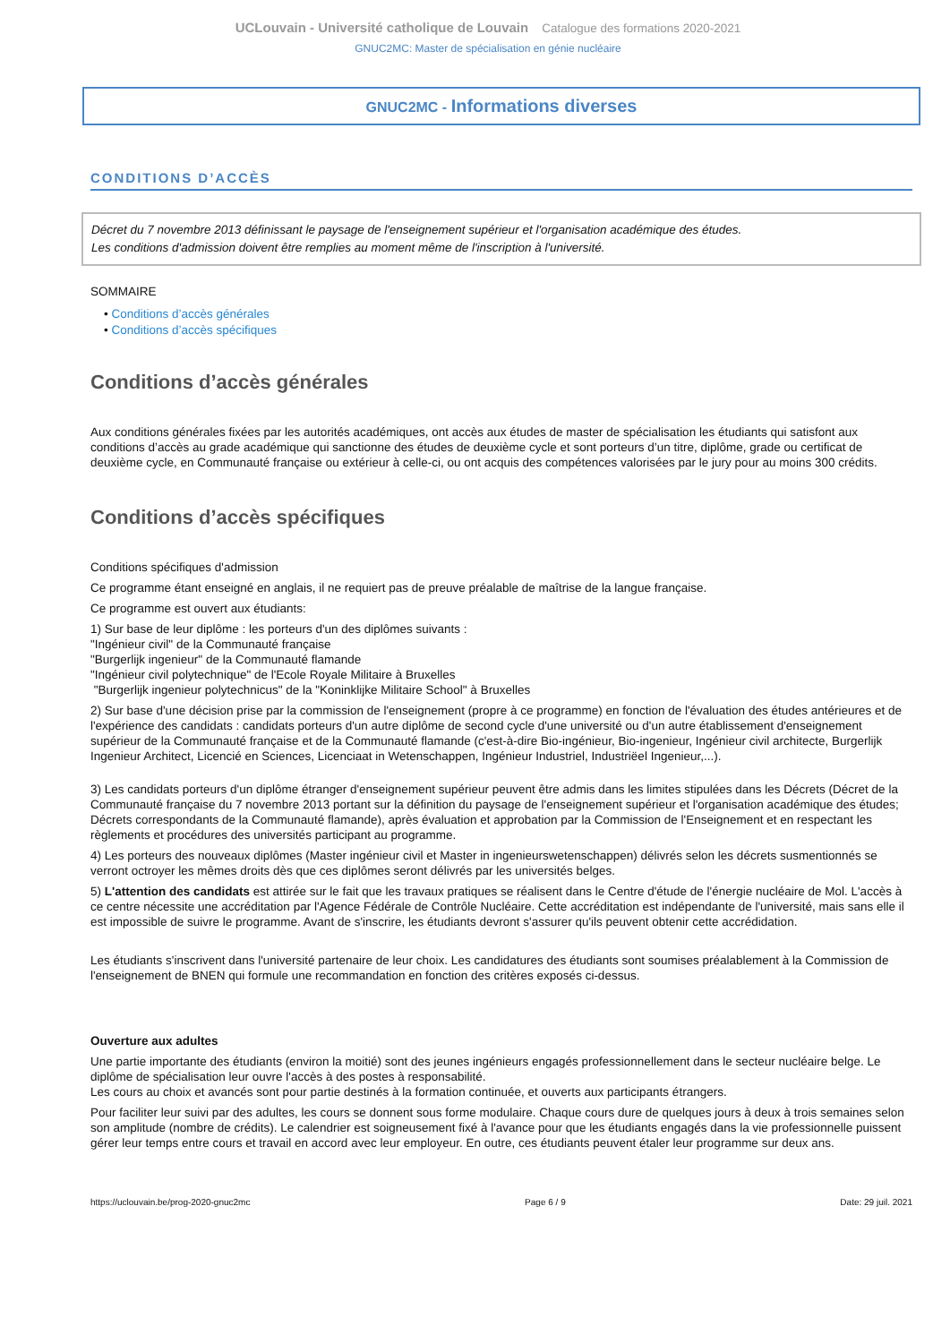UCLouvain - Université catholique de Louvain Catalogue des formations 2020-2021
GNUC2MC: Master de spécialisation en génie nucléaire
GNUC2MC - Informations diverses
CONDITIONS D’ACCÈS
Décret du 7 novembre 2013 définissant le paysage de l'enseignement supérieur et l'organisation académique des études.
Les conditions d'admission doivent être remplies au moment même de l'inscription à l'université.
SOMMAIRE
• Conditions d’accès générales
• Conditions d’accès spécifiques
Conditions d’accès générales
Aux conditions générales fixées par les autorités académiques, ont accès aux études de master de spécialisation les étudiants qui satisfont aux conditions d’accès au grade académique qui sanctionne des études de deuxième cycle et sont porteurs d’un titre, diplôme, grade ou certificat de deuxième cycle, en Communauté française ou extérieur à celle-ci, ou ont acquis des compétences valorisées par le jury pour au moins 300 crédits.
Conditions d’accès spécifiques
Conditions spécifiques d'admission
Ce programme étant enseigné en anglais, il ne requiert pas de preuve préalable de maîtrise de la langue française.
Ce programme est ouvert aux étudiants:
1) Sur base de leur diplôme : les porteurs d'un des diplômes suivants :
"Ingénieur civil" de la Communauté française
"Burgerlijk ingenieur" de la Communauté flamande
"Ingénieur civil polytechnique" de l'Ecole Royale Militaire à Bruxelles
"Burgerlijk ingenieur polytechnicus" de la "Koninklijke Militaire School" à Bruxelles
2) Sur base d'une décision prise par la commission de l'enseignement (propre à ce programme) en fonction de l'évaluation des études antérieures et de l'expérience des candidats : candidats porteurs d'un autre diplôme de second cycle d'une université ou d'un autre établissement d'enseignement supérieur de la Communauté française et de la Communauté flamande (c'est-à-dire Bio-ingénieur, Bio-ingenieur, Ingénieur civil architecte, Burgerlijk Ingenieur Architect, Licencié en Sciences, Licenciaat in Wetenschappen, Ingénieur Industriel, Industriëel Ingenieur,...).
3) Les candidats porteurs d'un diplôme étranger d'enseignement supérieur peuvent être admis dans les limites stipulées dans les Décrets (Décret de la Communauté française du 7 novembre 2013 portant sur la définition du paysage de l'enseignement supérieur et l'organisation académique des études; Décrets correspondants de la Communauté flamande), après évaluation et approbation par la Commission de l'Enseignement et en respectant les règlements et procédures des universités participant au programme.
4) Les porteurs des nouveaux diplômes (Master ingénieur civil et Master in ingenieurswetenschappen) délivrés selon les décrets susmentionnés se verront octroyer les mêmes droits dès que ces diplômes seront délivrés par les universités belges.
5) L'attention des candidats est attirée sur le fait que les travaux pratiques se réalisent dans le Centre d'étude de l'énergie nucléaire de Mol. L'accès à ce centre nécessite une accréditation par l'Agence Fédérale de Contrôle Nucléaire. Cette accréditation est indépendante de l'université, mais sans elle il est impossible de suivre le programme. Avant de s'inscrire, les étudiants devront s'assurer qu'ils peuvent obtenir cette accrédidation.
Les étudiants s'inscrivent dans l'université partenaire de leur choix. Les candidatures des étudiants sont soumises préalablement à la Commission de l'enseignement de BNEN qui formule une recommandation en fonction des critères exposés ci-dessus.
Ouverture aux adultes
Une partie importante des étudiants (environ la moitié) sont des jeunes ingénieurs engagés professionnellement dans le secteur nucléaire belge. Le diplôme de spécialisation leur ouvre l'accès à des postes à responsabilité.
Les cours au choix et avancés sont pour partie destinés à la formation continuée, et ouverts aux participants étrangers.
Pour faciliter leur suivi par des adultes, les cours se donnent sous forme modulaire. Chaque cours dure de quelques jours à deux à trois semaines selon son amplitude (nombre de crédits). Le calendrier est soigneusement fixé à l'avance pour que les étudiants engagés dans la vie professionnelle puissent gérer leur temps entre cours et travail en accord avec leur employeur. En outre, ces étudiants peuvent étaler leur programme sur deux ans.
https://uclouvain.be/prog-2020-gnuc2mc Page 6 / 9 Date: 29 juil. 2021